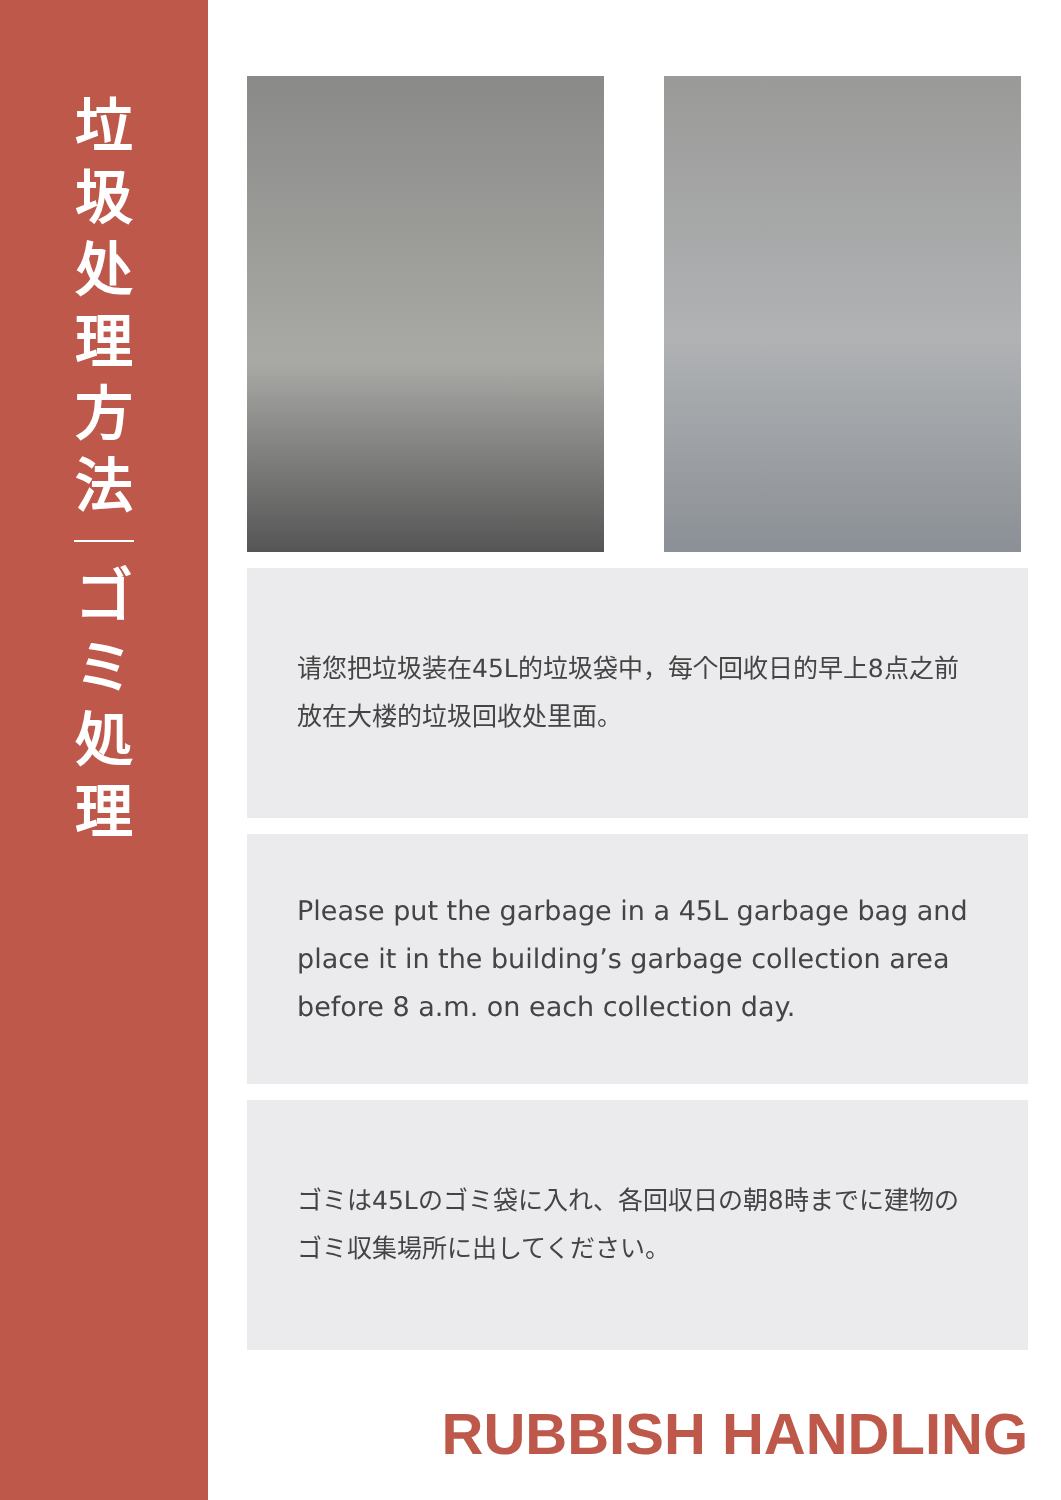垃
圾
处
理
方
法
ゴ
ミ
処
理
请您把垃圾装在45L的垃圾袋中，每个回收日的早上8点之前放在大楼的垃圾回收处里面。
Please put the garbage in a 45L garbage bag and place it in the building’s garbage collection area before 8 a.m. on each collection day.
ゴミは45Lのゴミ袋に入れ、各回収日の朝8時までに建物のゴミ収集場所に出してください。
RUBBISH HANDLING